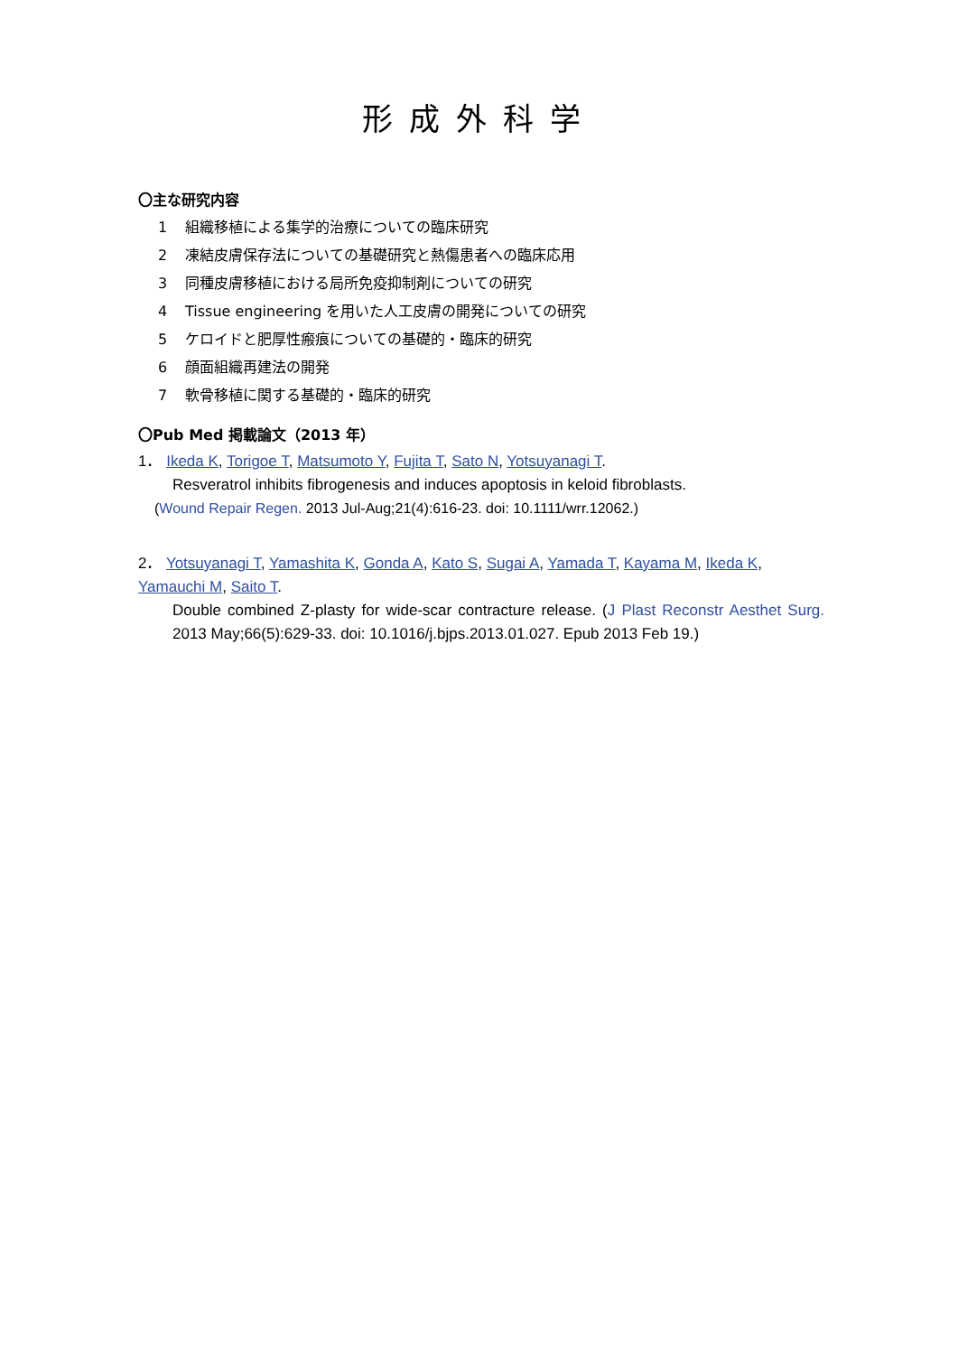形成外科学
〇主な研究内容
1 組織移植による集学的治療についての臨床研究
2 凍結皮膚保存法についての基礎研究と熱傷患者への臨床応用
3 同種皮膚移植における局所免疫抑制剤についての研究
4 Tissue engineering を用いた人工皮膚の開発についての研究
5 ケロイドと肥厚性瘢痕についての基礎的・臨床的研究
6 顔面組織再建法の開発
7 軟骨移植に関する基礎的・臨床的研究
〇Pub Med 掲載論文（2013 年）
1． Ikeda K, Torigoe T, Matsumoto Y, Fujita T, Sato N, Yotsuyanagi T.
Resveratrol inhibits fibrogenesis and induces apoptosis in keloid fibroblasts.
(Wound Repair Regen. 2013 Jul-Aug;21(4):616-23. doi: 10.1111/wrr.12062.)
2． Yotsuyanagi T, Yamashita K, Gonda A, Kato S, Sugai A, Yamada T, Kayama M, Ikeda K, Yamauchi M, Saito T.
Double combined Z-plasty for wide-scar contracture release. (J Plast Reconstr Aesthet Surg. 2013 May;66(5):629-33. doi: 10.1016/j.bjps.2013.01.027. Epub 2013 Feb 19.)